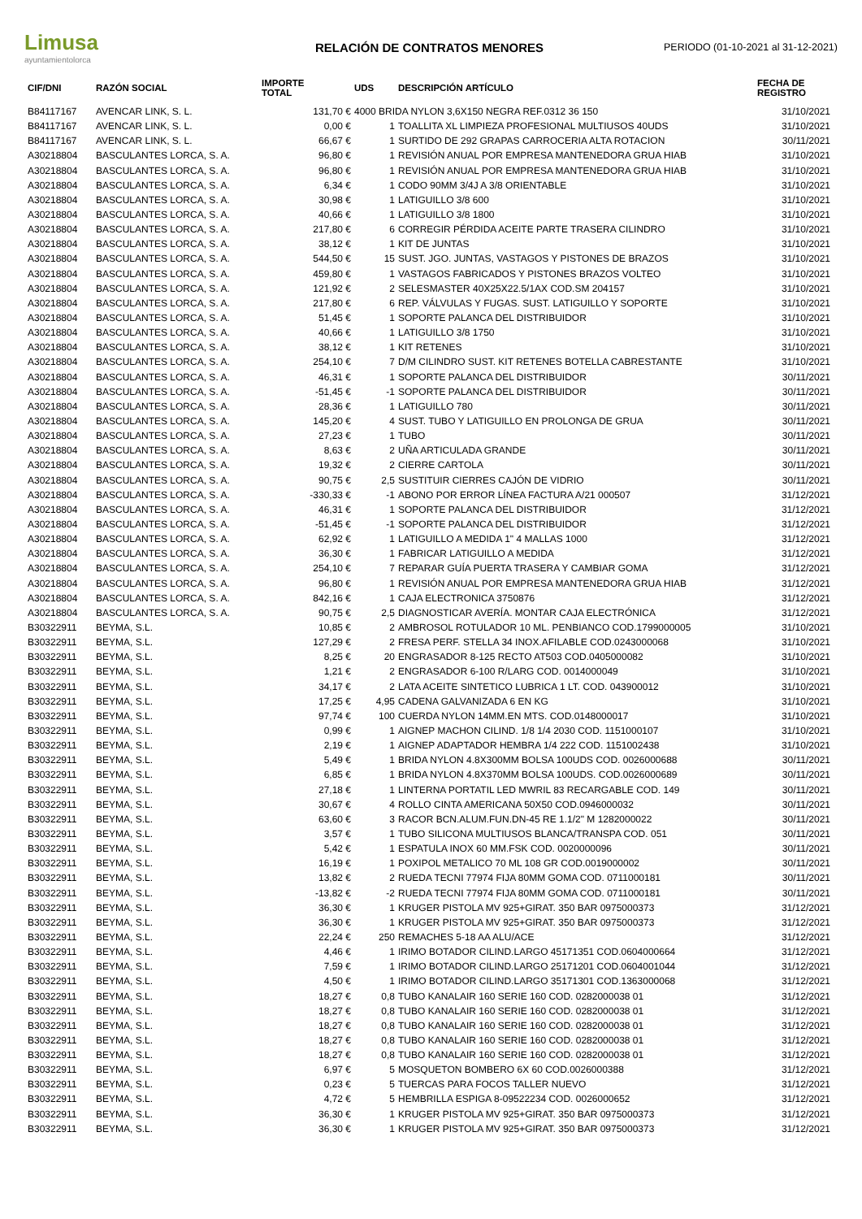Limusa
ayuntamientolorca
RELACIÓN DE CONTRATOS MENORES
PERIODO (01-10-2021 al 31-12-2021)
| CIF/DNI | RAZÓN SOCIAL | IMPORTE TOTAL | UDS | DESCRIPCIÓN ARTÍCULO | FECHA DE REGISTRO |
| --- | --- | --- | --- | --- | --- |
| B84117167 | AVENCAR LINK, S. L. | 131,70 € | 4000 BRIDA NYLON 3,6X150 NEGRA REF.0312 36 150 | | 31/10/2021 |
| B84117167 | AVENCAR LINK, S. L. | 0,00 € | 1 | TOALLITA XL LIMPIEZA PROFESIONAL MULTIUSOS 40UDS | 31/10/2021 |
| B84117167 | AVENCAR LINK, S. L. | 66,67 € | 1 | SURTIDO DE 292 GRAPAS CARROCERIA ALTA ROTACION | 30/11/2021 |
| A30218804 | BASCULANTES LORCA, S. A. | 96,80 € | 1 | REVISIÓN ANUAL POR EMPRESA MANTENEDORA GRUA HIAB | 31/10/2021 |
| A30218804 | BASCULANTES LORCA, S. A. | 96,80 € | 1 | REVISIÓN ANUAL POR EMPRESA MANTENEDORA GRUA HIAB | 31/10/2021 |
| A30218804 | BASCULANTES LORCA, S. A. | 6,34 € | 1 | CODO 90MM 3/4J A 3/8 ORIENTABLE | 31/10/2021 |
| A30218804 | BASCULANTES LORCA, S. A. | 30,98 € | 1 | LATIGUILLO 3/8 600 | 31/10/2021 |
| A30218804 | BASCULANTES LORCA, S. A. | 40,66 € | 1 | LATIGUILLO 3/8 1800 | 31/10/2021 |
| A30218804 | BASCULANTES LORCA, S. A. | 217,80 € | 6 | CORREGIR PÉRDIDA ACEITE PARTE TRASERA CILINDRO | 31/10/2021 |
| A30218804 | BASCULANTES LORCA, S. A. | 38,12 € | 1 | KIT DE JUNTAS | 31/10/2021 |
| A30218804 | BASCULANTES LORCA, S. A. | 544,50 € | 15 | SUST. JGO. JUNTAS, VASTAGOS Y PISTONES DE BRAZOS | 31/10/2021 |
| A30218804 | BASCULANTES LORCA, S. A. | 459,80 € | 1 | VASTAGOS FABRICADOS Y PISTONES BRAZOS VOLTEO | 31/10/2021 |
| A30218804 | BASCULANTES LORCA, S. A. | 121,92 € | 2 | SELESMASTER 40X25X22.5/1AX COD.SM 204157 | 31/10/2021 |
| A30218804 | BASCULANTES LORCA, S. A. | 217,80 € | 6 | REP. VÁLVULAS Y FUGAS. SUST. LATIGUILLO Y SOPORTE | 31/10/2021 |
| A30218804 | BASCULANTES LORCA, S. A. | 51,45 € | 1 | SOPORTE PALANCA DEL DISTRIBUIDOR | 31/10/2021 |
| A30218804 | BASCULANTES LORCA, S. A. | 40,66 € | 1 | LATIGUILLO 3/8 1750 | 31/10/2021 |
| A30218804 | BASCULANTES LORCA, S. A. | 38,12 € | 1 | KIT RETENES | 31/10/2021 |
| A30218804 | BASCULANTES LORCA, S. A. | 254,10 € | 7 | D/M CILINDRO SUST. KIT RETENES BOTELLA CABRESTANTE | 31/10/2021 |
| A30218804 | BASCULANTES LORCA, S. A. | 46,31 € | 1 | SOPORTE PALANCA DEL DISTRIBUIDOR | 30/11/2021 |
| A30218804 | BASCULANTES LORCA, S. A. | -51,45 € | -1 | SOPORTE PALANCA DEL DISTRIBUIDOR | 30/11/2021 |
| A30218804 | BASCULANTES LORCA, S. A. | 28,36 € | 1 | LATIGUILLO 780 | 30/11/2021 |
| A30218804 | BASCULANTES LORCA, S. A. | 145,20 € | 4 | SUST. TUBO Y LATIGUILLO EN PROLONGA DE GRUA | 30/11/2021 |
| A30218804 | BASCULANTES LORCA, S. A. | 27,23 € | 1 | TUBO | 30/11/2021 |
| A30218804 | BASCULANTES LORCA, S. A. | 8,63 € | 2 | UÑA ARTICULADA GRANDE | 30/11/2021 |
| A30218804 | BASCULANTES LORCA, S. A. | 19,32 € | 2 | CIERRE CARTOLA | 30/11/2021 |
| A30218804 | BASCULANTES LORCA, S. A. | 90,75 € | 2,5 | SUSTITUIR CIERRES CAJÓN DE VIDRIO | 30/11/2021 |
| A30218804 | BASCULANTES LORCA, S. A. | -330,33 € | -1 | ABONO POR ERROR LÍNEA FACTURA A/21 000507 | 31/12/2021 |
| A30218804 | BASCULANTES LORCA, S. A. | 46,31 € | 1 | SOPORTE PALANCA DEL DISTRIBUIDOR | 31/12/2021 |
| A30218804 | BASCULANTES LORCA, S. A. | -51,45 € | -1 | SOPORTE PALANCA DEL DISTRIBUIDOR | 31/12/2021 |
| A30218804 | BASCULANTES LORCA, S. A. | 62,92 € | 1 | LATIGUILLO A MEDIDA 1" 4 MALLAS 1000 | 31/12/2021 |
| A30218804 | BASCULANTES LORCA, S. A. | 36,30 € | 1 | FABRICAR LATIGUILLO A MEDIDA | 31/12/2021 |
| A30218804 | BASCULANTES LORCA, S. A. | 254,10 € | 7 | REPARAR GUÍA PUERTA TRASERA Y CAMBIAR GOMA | 31/12/2021 |
| A30218804 | BASCULANTES LORCA, S. A. | 96,80 € | 1 | REVISIÓN ANUAL POR EMPRESA MANTENEDORA GRUA HIAB | 31/12/2021 |
| A30218804 | BASCULANTES LORCA, S. A. | 842,16 € | 1 | CAJA ELECTRONICA 3750876 | 31/12/2021 |
| A30218804 | BASCULANTES LORCA, S. A. | 90,75 € | 2,5 | DIAGNOSTICAR AVERÍA. MONTAR CAJA ELECTRÓNICA | 31/12/2021 |
| B30322911 | BEYMA, S.L. | 10,85 € | 2 | AMBROSOL ROTULADOR 10 ML. PENBIANCO COD.1799000005 | 31/10/2021 |
| B30322911 | BEYMA, S.L. | 127,29 € | 2 | FRESA PERF. STELLA 34 INOX.AFILABLE COD.0243000068 | 31/10/2021 |
| B30322911 | BEYMA, S.L. | 8,25 € | 20 | ENGRASADOR 8-125 RECTO AT503 COD.0405000082 | 31/10/2021 |
| B30322911 | BEYMA, S.L. | 1,21 € | 2 | ENGRASADOR 6-100 R/LARG COD. 0014000049 | 31/10/2021 |
| B30322911 | BEYMA, S.L. | 34,17 € | 2 | LATA ACEITE SINTETICO LUBRICA 1 LT. COD. 043900012 | 31/10/2021 |
| B30322911 | BEYMA, S.L. | 17,25 € | 4,95 | CADENA GALVANIZADA 6 EN KG | 31/10/2021 |
| B30322911 | BEYMA, S.L. | 97,74 € | 100 | CUERDA NYLON 14MM.EN MTS. COD.0148000017 | 31/10/2021 |
| B30322911 | BEYMA, S.L. | 0,99 € | 1 | AIGNEP MACHON CILIND. 1/8 1/4 2030 COD. 1151000107 | 31/10/2021 |
| B30322911 | BEYMA, S.L. | 2,19 € | 1 | AIGNEP ADAPTADOR HEMBRA 1/4 222 COD. 1151002438 | 31/10/2021 |
| B30322911 | BEYMA, S.L. | 5,49 € | 1 | BRIDA NYLON 4.8X300MM BOLSA 100UDS COD. 0026000688 | 30/11/2021 |
| B30322911 | BEYMA, S.L. | 6,85 € | 1 | BRIDA NYLON 4.8X370MM BOLSA 100UDS. COD.0026000689 | 30/11/2021 |
| B30322911 | BEYMA, S.L. | 27,18 € | 1 | LINTERNA PORTATIL LED MWRIL 83 RECARGABLE COD. 149 | 30/11/2021 |
| B30322911 | BEYMA, S.L. | 30,67 € | 4 | ROLLO CINTA AMERICANA 50X50 COD.0946000032 | 30/11/2021 |
| B30322911 | BEYMA, S.L. | 63,60 € | 3 | RACOR BCN.ALUM.FUN.DN-45 RE 1.1/2" M 1282000022 | 30/11/2021 |
| B30322911 | BEYMA, S.L. | 3,57 € | 1 | TUBO SILICONA MULTIUSOS BLANCA/TRANSPA COD. 051 | 30/11/2021 |
| B30322911 | BEYMA, S.L. | 5,42 € | 1 | ESPATULA INOX 60 MM.FSK COD. 0020000096 | 30/11/2021 |
| B30322911 | BEYMA, S.L. | 16,19 € | 1 | POXIPOL METALICO 70 ML 108 GR COD.0019000002 | 30/11/2021 |
| B30322911 | BEYMA, S.L. | 13,82 € | 2 | RUEDA TECNI 77974 FIJA 80MM GOMA COD. 0711000181 | 30/11/2021 |
| B30322911 | BEYMA, S.L. | -13,82 € | -2 | RUEDA TECNI 77974 FIJA 80MM GOMA COD. 0711000181 | 30/11/2021 |
| B30322911 | BEYMA, S.L. | 36,30 € | 1 | KRUGER PISTOLA MV 925+GIRAT. 350 BAR 0975000373 | 31/12/2021 |
| B30322911 | BEYMA, S.L. | 36,30 € | 1 | KRUGER PISTOLA MV 925+GIRAT. 350 BAR 0975000373 | 31/12/2021 |
| B30322911 | BEYMA, S.L. | 22,24 € | 250 | REMACHES 5-18 AA ALU/ACE | 31/12/2021 |
| B30322911 | BEYMA, S.L. | 4,46 € | 1 | IRIMO BOTADOR CILIND.LARGO 45171351 COD.0604000664 | 31/12/2021 |
| B30322911 | BEYMA, S.L. | 7,59 € | 1 | IRIMO BOTADOR CILIND.LARGO 25171201 COD.0604001044 | 31/12/2021 |
| B30322911 | BEYMA, S.L. | 4,50 € | 1 | IRIMO BOTADOR CILIND.LARGO 35171301 COD.1363000068 | 31/12/2021 |
| B30322911 | BEYMA, S.L. | 18,27 € | 0,8 | TUBO KANALAIR 160 SERIE 160 COD. 0282000038 01 | 31/12/2021 |
| B30322911 | BEYMA, S.L. | 18,27 € | 0,8 | TUBO KANALAIR 160 SERIE 160 COD. 0282000038 01 | 31/12/2021 |
| B30322911 | BEYMA, S.L. | 18,27 € | 0,8 | TUBO KANALAIR 160 SERIE 160 COD. 0282000038 01 | 31/12/2021 |
| B30322911 | BEYMA, S.L. | 18,27 € | 0,8 | TUBO KANALAIR 160 SERIE 160 COD. 0282000038 01 | 31/12/2021 |
| B30322911 | BEYMA, S.L. | 18,27 € | 0,8 | TUBO KANALAIR 160 SERIE 160 COD. 0282000038 01 | 31/12/2021 |
| B30322911 | BEYMA, S.L. | 6,97 € | 5 | MOSQUETON BOMBERO 6X 60 COD.0026000388 | 31/12/2021 |
| B30322911 | BEYMA, S.L. | 0,23 € | 5 | TUERCAS PARA FOCOS TALLER NUEVO | 31/12/2021 |
| B30322911 | BEYMA, S.L. | 4,72 € | 5 | HEMBRILLA ESPIGA 8-09522234 COD. 0026000652 | 31/12/2021 |
| B30322911 | BEYMA, S.L. | 36,30 € | 1 | KRUGER PISTOLA MV 925+GIRAT. 350 BAR 0975000373 | 31/12/2021 |
| B30322911 | BEYMA, S.L. | 36,30 € | 1 | KRUGER PISTOLA MV 925+GIRAT. 350 BAR 0975000373 | 31/12/2021 |